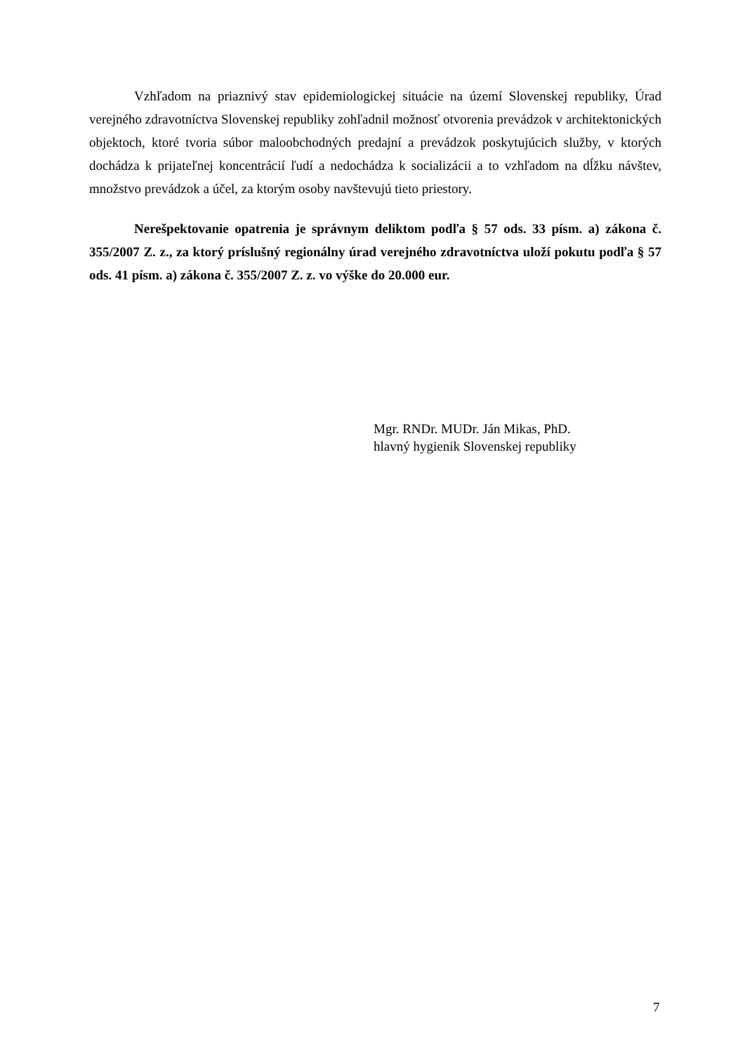Vzhľadom na priaznivý stav epidemiologickej situácie na území Slovenskej republiky, Úrad verejného zdravotníctva Slovenskej republiky zohľadnil možnosť otvorenia prevádzok v architektonických objektoch, ktoré tvoria súbor maloobchodných predajní a prevádzok poskytujúcich služby, v ktorých dochádza k prijateľnej koncentrácií ľudí a nedochádza k socializácii a to vzhľadom na dĺžku návštev, množstvo prevádzok a účel, za ktorým osoby navštevujú tieto priestory.
Nerešpektovanie opatrenia je správnym deliktom podľa § 57 ods. 33 písm. a) zákona č. 355/2007 Z. z., za ktorý príslušný regionálny úrad verejného zdravotníctva uloží pokutu podľa § 57 ods. 41 písm. a) zákona č. 355/2007 Z. z. vo výške do 20.000 eur.
Mgr. RNDr. MUDr. Ján Mikas, PhD.
hlavný hygienik Slovenskej republiky
7